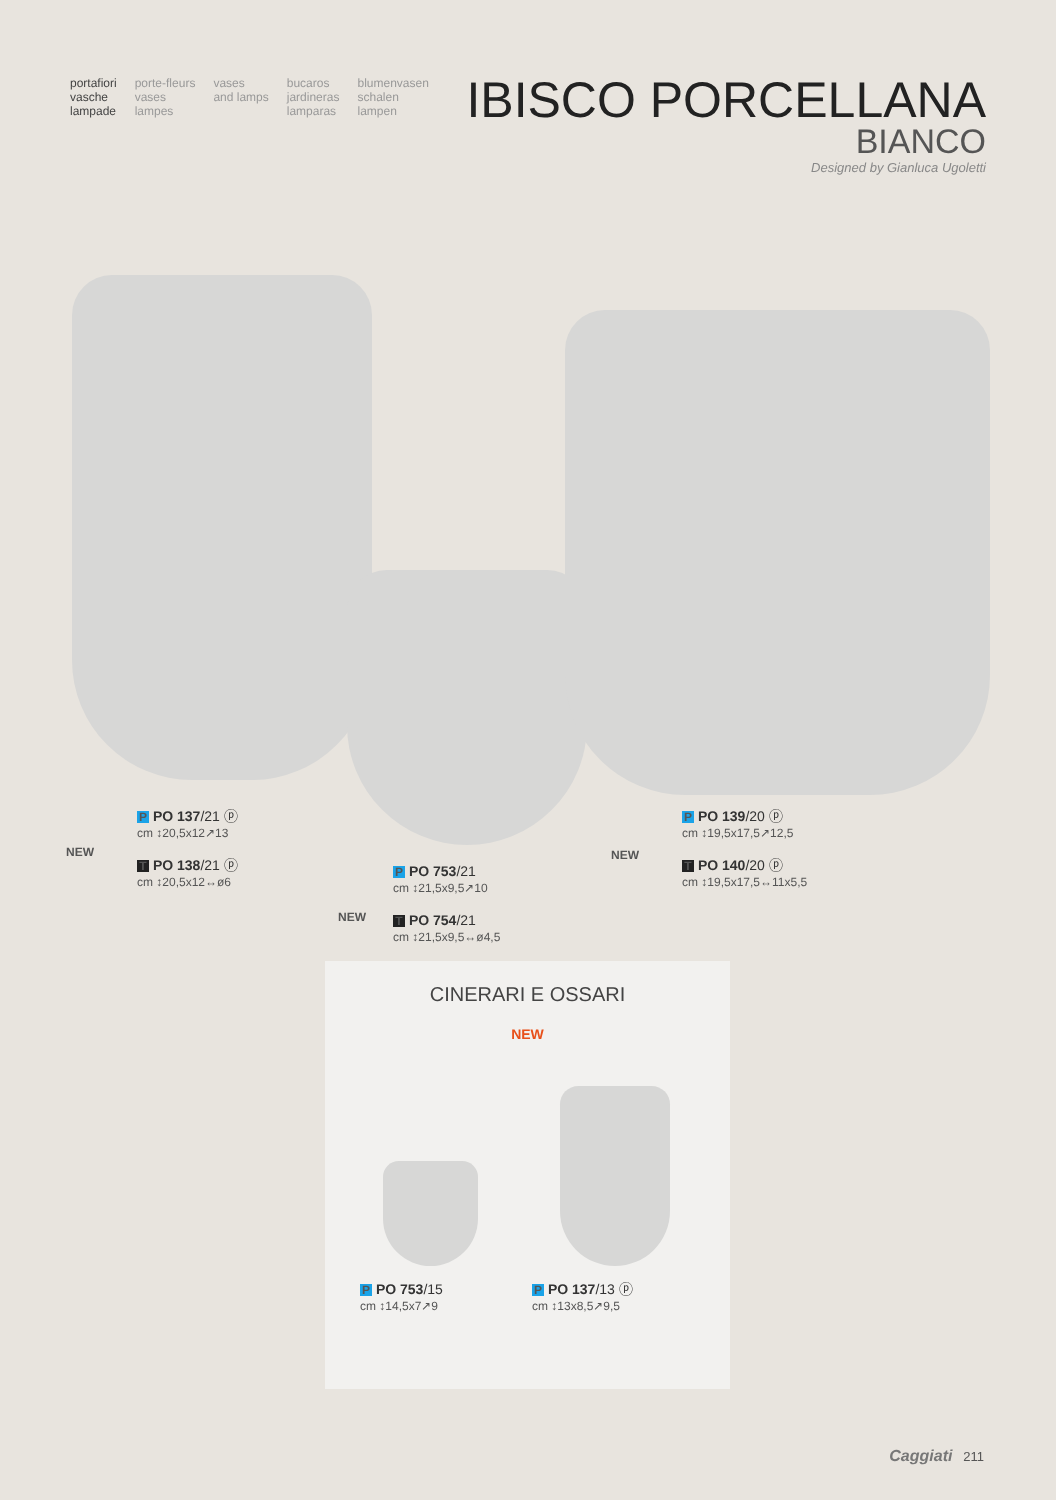portafiori
vasche
lampade
porte-fleurs
vases
lampes
vases
and lamps
bucaros
jardineras
lamparas
blumenvasen
schalen
lampen
IBISCO PORCELLANA
BIANCO
Designed by Gianluca Ugoletti
NEW
P PO 137/21 ⓟ
cm ↕20,5x12↗13
T PO 138/21 ⓟ
cm ↕20,5x12↔ø6
NEW
P PO 753/21
cm ↕21,5x9,5↗10
T PO 754/21
cm ↕21,5x9,5↔ø4,5
NEW
P PO 139/20 ⓟ
cm ↕19,5x17,5↗12,5
T PO 140/20 ⓟ
cm ↕19,5x17,5↔11x5,5
CINERARI E OSSARI
NEW
P PO 753/15
cm ↕14,5x7↗9
P PO 137/13 ⓟ
cm ↕13x8,5↗9,5
Caggiati 211